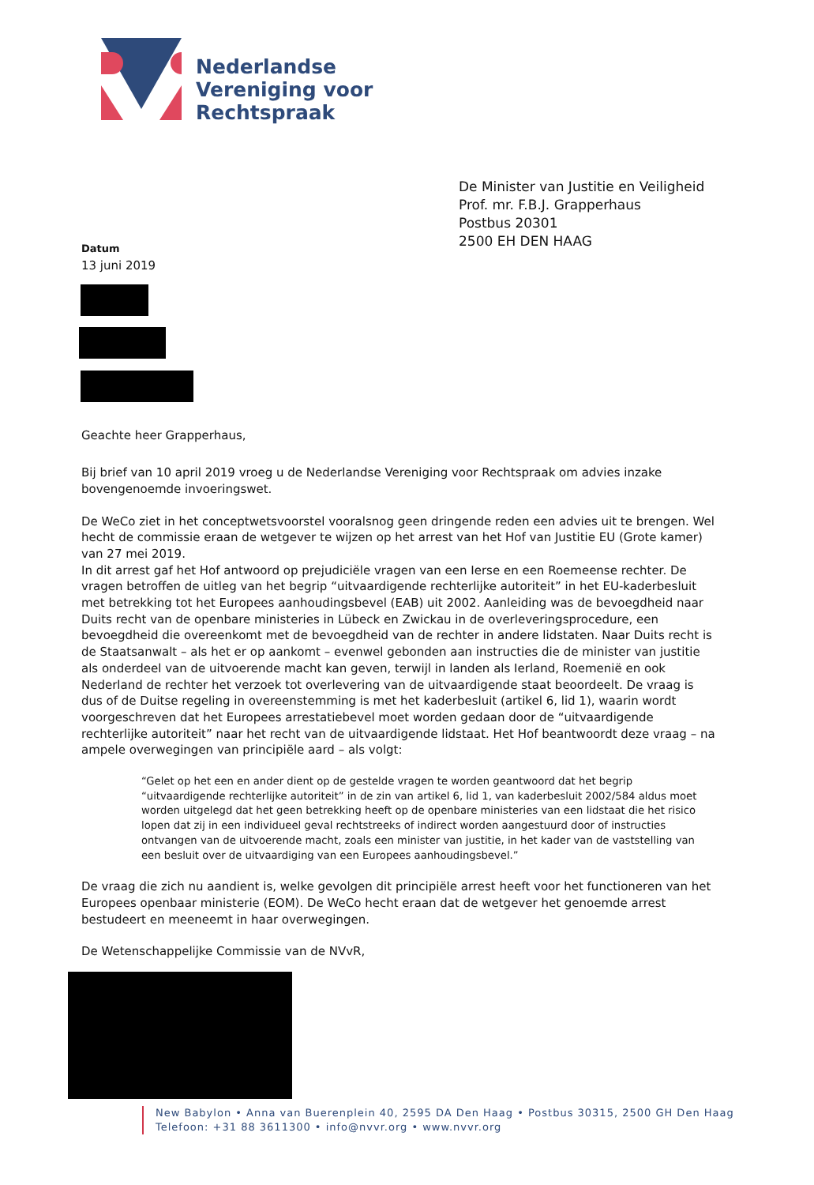Nederlandse
Vereniging voor
Rechtspraak
De Minister van Justitie en Veiligheid
Prof. mr. F.B.J. Grapperhaus
Postbus 20301
2500 EH DEN HAAG
Datum
13 juni 2019
Geachte heer Grapperhaus,
Bij brief van 10 april 2019 vroeg u de Nederlandse Vereniging voor Rechtspraak om advies inzake bovengenoemde invoeringswet.
De WeCo ziet in het conceptwetsvoorstel vooralsnog geen dringende reden een advies uit te brengen. Wel hecht de commissie eraan de wetgever te wijzen op het arrest van het Hof van Justitie EU (Grote kamer) van 27 mei 2019.
In dit arrest gaf het Hof antwoord op prejudiciële vragen van een Ierse en een Roemeense rechter. De vragen betroffen de uitleg van het begrip “uitvaardigende rechterlijke autoriteit” in het EU-kaderbesluit met betrekking tot het Europees aanhoudingsbevel (EAB) uit 2002. Aanleiding was de bevoegdheid naar Duits recht van de openbare ministeries in Lübeck en Zwickau in de overleveringsprocedure, een bevoegdheid die overeenkomt met de bevoegdheid van de rechter in andere lidstaten. Naar Duits recht is de Staatsanwalt – als het er op aankomt – evenwel gebonden aan instructies die de minister van justitie als onderdeel van de uitvoerende macht kan geven, terwijl in landen als Ierland, Roemenië en ook Nederland de rechter het verzoek tot overlevering van de uitvaardigende staat beoordeelt. De vraag is dus of de Duitse regeling in overeenstemming is met het kaderbesluit (artikel 6, lid 1), waarin wordt voorgeschreven dat het Europees arrestatiebevel moet worden gedaan door de “uitvaardigende rechterlijke autoriteit” naar het recht van de uitvaardigende lidstaat. Het Hof beantwoordt deze vraag – na ampele overwegingen van principiële aard – als volgt:
“Gelet op het een en ander dient op de gestelde vragen te worden geantwoord dat het begrip “uitvaardigende rechterlijke autoriteit” in de zin van artikel 6, lid 1, van kaderbesluit 2002/584 aldus moet worden uitgelegd dat het geen betrekking heeft op de openbare ministeries van een lidstaat die het risico lopen dat zij in een individueel geval rechtstreeks of indirect worden aangestuurd door of instructies ontvangen van de uitvoerende macht, zoals een minister van justitie, in het kader van de vaststelling van een besluit over de uitvaardiging van een Europees aanhoudingsbevel.”
De vraag die zich nu aandient is, welke gevolgen dit principiële arrest heeft voor het functioneren van het Europees openbaar ministerie (EOM). De WeCo hecht eraan dat de wetgever het genoemde arrest bestudeert en meeneemt in haar overwegingen.
De Wetenschappelijke Commissie van de NVvR,
New Babylon • Anna van Buerenplein 40, 2595 DA Den Haag • Postbus 30315, 2500 GH Den Haag
Telefoon: +31 88 3611300 • info@nvvr.org • www.nvvr.org